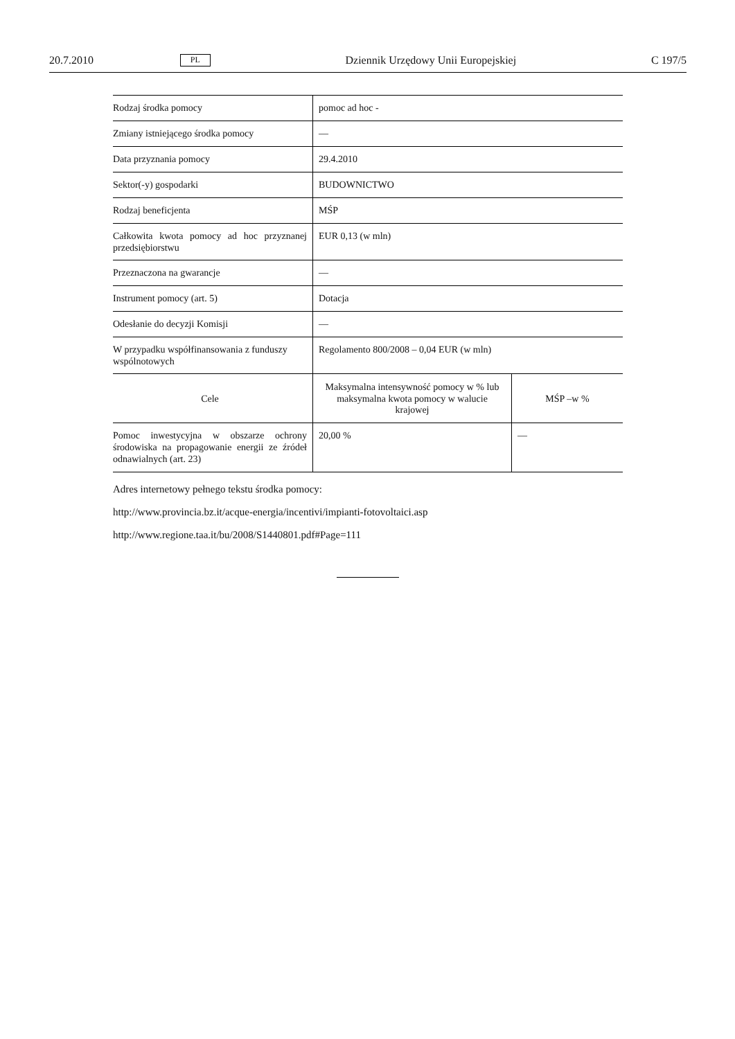20.7.2010 PL Dziennik Urzędowy Unii Europejskiej C 197/5
| Rodzaj środka pomocy | pomoc ad hoc - | |
| Zmiany istniejącego środka pomocy | — | |
| Data przyznania pomocy | 29.4.2010 | |
| Sektor(-y) gospodarki | BUDOWNICTWO | |
| Rodzaj beneficjenta | MŚP | |
| Całkowita kwota pomocy ad hoc przyznanej przedsiębiorstwu | EUR 0,13 (w mln) | |
| Przeznaczona na gwarancje | — | |
| Instrument pomocy (art. 5) | Dotacja | |
| Odesłanie do decyzji Komisji | — | |
| W przypadku współfinansowania z funduszy wspólnotowych | Regolamento 800/2008 – 0,04 EUR (w mln) | |
| Cele | Maksymalna intensywność pomocy w % lub maksymalna kwota pomocy w walucie krajowej | MŚP –w % |
| Pomoc inwestycyjna w obszarze ochrony środowiska na propagowanie energii ze źródeł odnawialnych (art. 23) | 20,00 % | — |
Adres internetowy pełnego tekstu środka pomocy:
http://www.provincia.bz.it/acque-energia/incentivi/impianti-fotovoltaici.asp
http://www.regione.taa.it/bu/2008/S1440801.pdf#Page=111